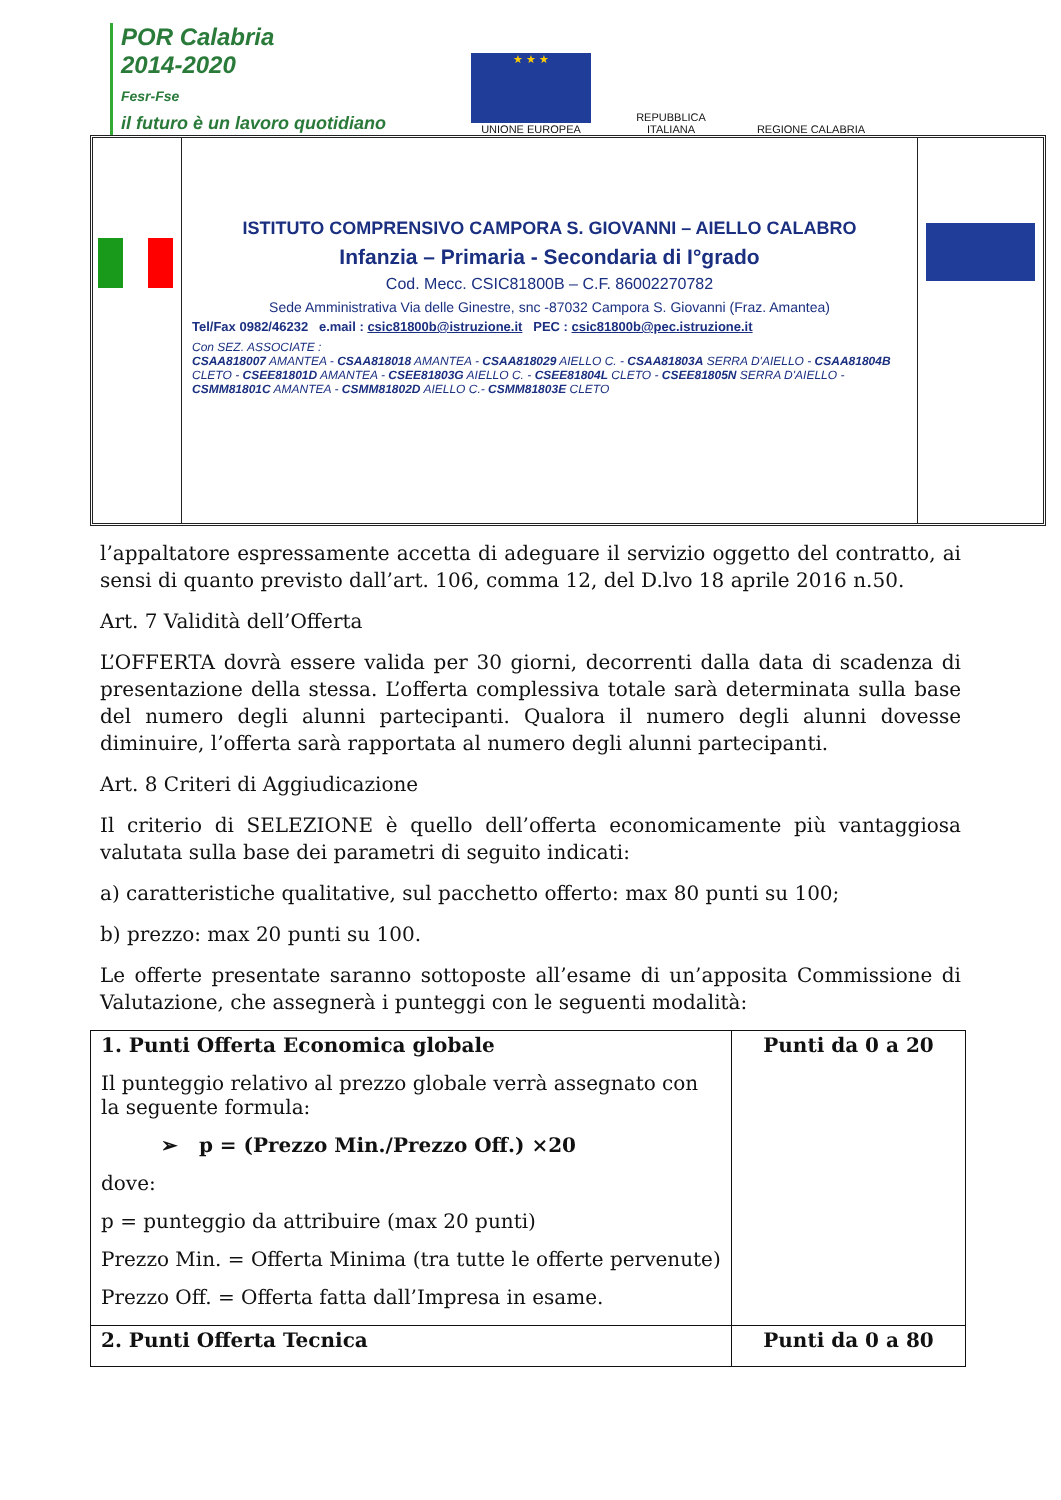POR Calabria
2014-2020
Fesr-Fse
il futuro è un lavoro quotidiano
★ ★ ★
UNIONE EUROPEA
REPUBBLICA ITALIANA
REGIONE CALABRIA
ISTITUTO COMPRENSIVO CAMPORA S. GIOVANNI – AIELLO CALABRO
Infanzia – Primaria - Secondaria di I°grado
Cod. Mecc. CSIC81800B – C.F. 86002270782
Sede Amministrativa Via delle Ginestre, snc -87032 Campora S. Giovanni (Fraz. Amantea)
Tel/Fax 0982/46232 e.mail : csic81800b@istruzione.it PEC : csic81800b@pec.istruzione.it
Con SEZ. ASSOCIATE :
CSAA818007 AMANTEA - CSAA818018 AMANTEA - CSAA818029 AIELLO C. - CSAA81803A SERRA D'AIELLO - CSAA81804B CLETO - CSEE81801D AMANTEA - CSEE81803G AIELLO C. - CSEE81804L CLETO - CSEE81805N SERRA D'AIELLO - CSMM81801C AMANTEA - CSMM81802D AIELLO C.- CSMM81803E CLETO
l’appaltatore espressamente accetta di adeguare il servizio oggetto del contratto, ai sensi di quanto previsto dall’art. 106, comma 12, del D.lvo 18 aprile 2016 n.50.
Art. 7 Validità dell’Offerta
L’OFFERTA dovrà essere valida per 30 giorni, decorrenti dalla data di scadenza di presentazione della stessa. L’offerta complessiva totale sarà determinata sulla base del numero degli alunni partecipanti. Qualora il numero degli alunni dovesse diminuire, l’offerta sarà rapportata al numero degli alunni partecipanti.
Art. 8 Criteri di Aggiudicazione
Il criterio di SELEZIONE è quello dell’offerta economicamente più vantaggiosa valutata sulla base dei parametri di seguito indicati:
a) caratteristiche qualitative, sul pacchetto offerto: max 80 punti su 100;
b) prezzo: max 20 punti su 100.
Le offerte presentate saranno sottoposte all’esame di un’apposita Commissione di Valutazione, che assegnerà i punteggi con le seguenti modalità:
| 1. Punti Offerta Economica globale Il punteggio relativo al prezzo globale verrà assegnato con la seguente formula: ➢ p = (Prezzo Min./Prezzo Off.) ×20 dove: p = punteggio da attribuire (max 20 punti) Prezzo Min. = Offerta Minima (tra tutte le offerte pervenute) Prezzo Off. = Offerta fatta dall’Impresa in esame. | Punti da 0 a 20 |
| 2. Punti Offerta Tecnica | Punti da 0 a 80 |